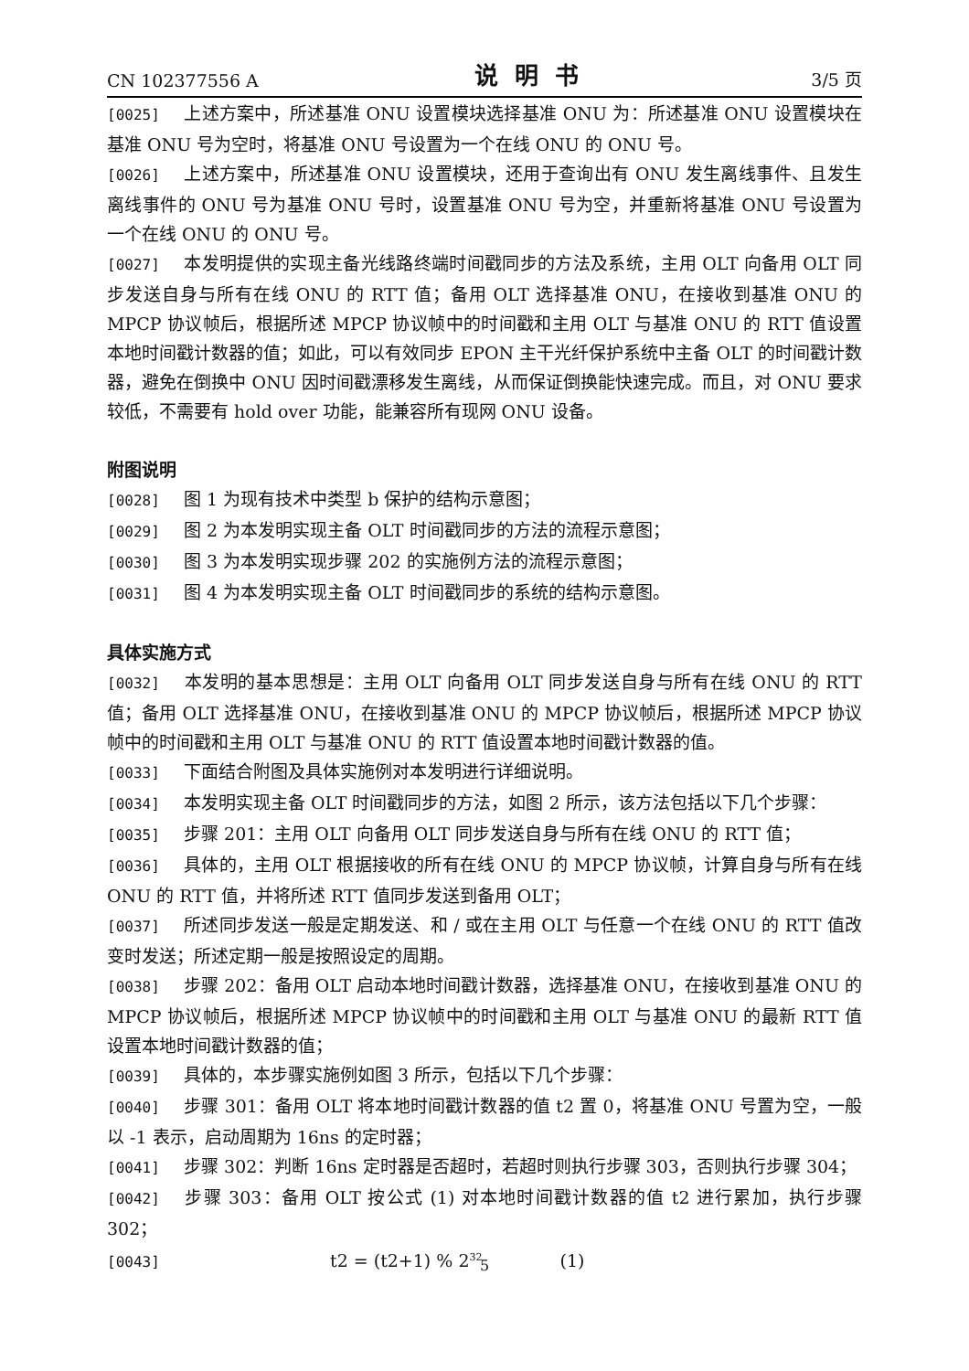CN 102377556 A 说明书 3/5 页
[0025] 上述方案中，所述基准 ONU 设置模块选择基准 ONU 为：所述基准 ONU 设置模块在基准 ONU 号为空时，将基准 ONU 号设置为一个在线 ONU 的 ONU 号。
[0026] 上述方案中，所述基准 ONU 设置模块，还用于查询出有 ONU 发生离线事件、且发生离线事件的 ONU 号为基准 ONU 号时，设置基准 ONU 号为空，并重新将基准 ONU 号设置为一个在线 ONU 的 ONU 号。
[0027] 本发明提供的实现主备光线路终端时间戳同步的方法及系统，主用 OLT 向备用 OLT 同步发送自身与所有在线 ONU 的 RTT 值；备用 OLT 选择基准 ONU，在接收到基准 ONU 的 MPCP 协议帧后，根据所述 MPCP 协议帧中的时间戳和主用 OLT 与基准 ONU 的 RTT 值设置本地时间戳计数器的值；如此，可以有效同步 EPON 主干光纤保护系统中主备 OLT 的时间戳计数器，避免在倒换中 ONU 因时间戳漂移发生离线，从而保证倒换能快速完成。而且，对 ONU 要求较低，不需要有 hold over 功能，能兼容所有现网 ONU 设备。
附图说明
[0028] 图 1 为现有技术中类型 b 保护的结构示意图；
[0029] 图 2 为本发明实现主备 OLT 时间戳同步的方法的流程示意图；
[0030] 图 3 为本发明实现步骤 202 的实施例方法的流程示意图；
[0031] 图 4 为本发明实现主备 OLT 时间戳同步的系统的结构示意图。
具体实施方式
[0032] 本发明的基本思想是：主用 OLT 向备用 OLT 同步发送自身与所有在线 ONU 的 RTT 值；备用 OLT 选择基准 ONU，在接收到基准 ONU 的 MPCP 协议帧后，根据所述 MPCP 协议帧中的时间戳和主用 OLT 与基准 ONU 的 RTT 值设置本地时间戳计数器的值。
[0033] 下面结合附图及具体实施例对本发明进行详细说明。
[0034] 本发明实现主备 OLT 时间戳同步的方法，如图 2 所示，该方法包括以下几个步骤：
[0035] 步骤 201：主用 OLT 向备用 OLT 同步发送自身与所有在线 ONU 的 RTT 值；
[0036] 具体的，主用 OLT 根据接收的所有在线 ONU 的 MPCP 协议帧，计算自身与所有在线 ONU 的 RTT 值，并将所述 RTT 值同步发送到备用 OLT；
[0037] 所述同步发送一般是定期发送、和 / 或在主用 OLT 与任意一个在线 ONU 的 RTT 值改变时发送；所述定期一般是按照设定的周期。
[0038] 步骤 202：备用 OLT 启动本地时间戳计数器，选择基准 ONU，在接收到基准 ONU 的 MPCP 协议帧后，根据所述 MPCP 协议帧中的时间戳和主用 OLT 与基准 ONU 的最新 RTT 值设置本地时间戳计数器的值；
[0039] 具体的，本步骤实施例如图 3 所示，包括以下几个步骤：
[0040] 步骤 301：备用 OLT 将本地时间戳计数器的值 t2 置 0，将基准 ONU 号置为空，一般以 -1 表示，启动周期为 16ns 的定时器；
[0041] 步骤 302：判断 16ns 定时器是否超时，若超时则执行步骤 303，否则执行步骤 304；
[0042] 步骤 303：备用 OLT 按公式 (1) 对本地时间戳计数器的值 t2 进行累加，执行步骤 302；
[0043] t2 = (t2+1) % 2<sup>32</sup> (1)
5